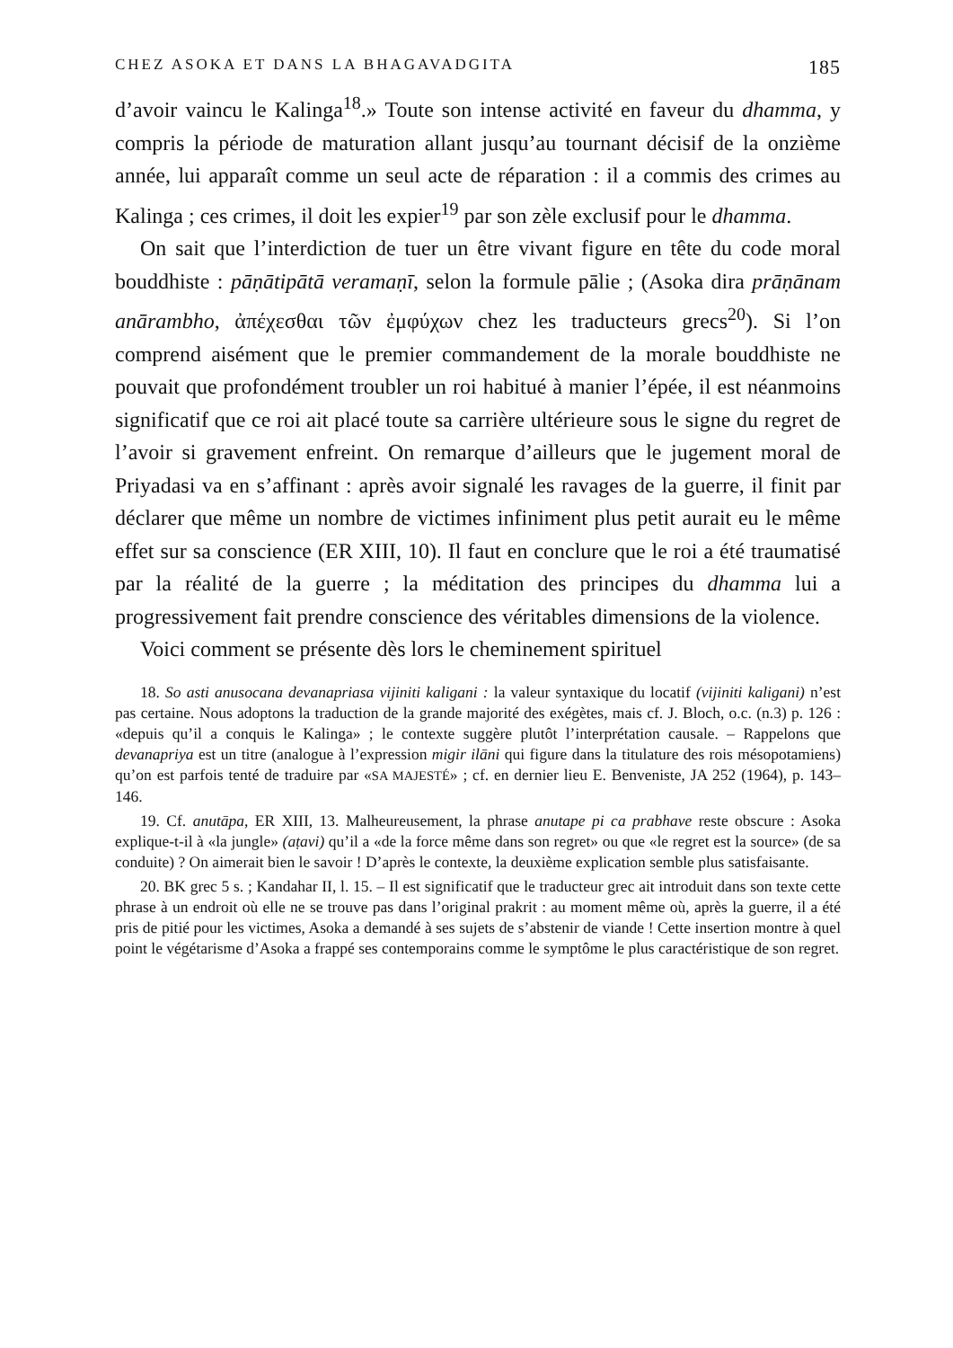CHEZ ASOKA ET DANS LA BHAGAVADGITA 185
d’avoir vaincu le Kalinga<sup>18</sup>.» Toute son intense activité en faveur du dhamma, y compris la période de maturation allant jusqu’au tournant décisif de la onzième année, lui apparaît comme un seul acte de réparation : il a commis des crimes au Kalinga ; ces crimes, il doit les expier<sup>19</sup> par son zèle exclusif pour le dhamma.
On sait que l’interdiction de tuer un être vivant figure en tête du code moral bouddhiste : pāṇātipātā veramaṇī, selon la formule pālie ; (Asoka dira prāṇānam anārambho, ἀπέχεσθαι τῶν ἐμφύχων chez les traducteurs grecs<sup>20</sup>). Si l’on comprend aisément que le premier commandement de la morale bouddhiste ne pouvait que profondément troubler un roi habitué à manier l’épée, il est néanmoins significatif que ce roi ait placé toute sa carrière ultérieure sous le signe du regret de l’avoir si gravement enfreint. On remarque d’ailleurs que le jugement moral de Priyadasi va en s’affinant : après avoir signalé les ravages de la guerre, il finit par déclarer que même un nombre de victimes infiniment plus petit aurait eu le même effet sur sa conscience (ER XIII, 10). Il faut en conclure que le roi a été traumatisé par la réalité de la guerre ; la méditation des principes du dhamma lui a progressivement fait prendre conscience des véritables dimensions de la violence.
Voici comment se présente dès lors le cheminement spirituel
18. So asti anusocana devanapriasa vijiniti kaligani : la valeur syntaxique du locatif (vijiniti kaligani) n’est pas certaine. Nous adoptons la traduction de la grande majorité des exégètes, mais cf. J. Bloch, o.c. (n.3) p. 126 : «depuis qu’il a conquis le Kalinga» ; le contexte suggère plutôt l’interprétation causale. – Rappelons que devanapriya est un titre (analogue à l’expression migir ilāni qui figure dans la titulature des rois mésopotamiens) qu’on est parfois tenté de traduire par «SA MAJESTÉ» ; cf. en dernier lieu E. Benveniste, JA 252 (1964), p. 143–146.
19. Cf. anutāpa, ER XIII, 13. Malheureusement, la phrase anutape pi ca prabhave reste obscure : Asoka explique-t-il à «la jungle» (aṭavi) qu’il a «de la force même dans son regret» ou que «le regret est la source» (de sa conduite) ? On aimerait bien le savoir ! D’après le contexte, la deuxième explication semble plus satisfaisante.
20. BK grec 5 s. ; Kandahar II, l. 15. – Il est significatif que le traducteur grec ait introduit dans son texte cette phrase à un endroit où elle ne se trouve pas dans l’original prakrit : au moment même où, après la guerre, il a été pris de pitié pour les victimes, Asoka a demandé à ses sujets de s’abstenir de viande ! Cette insertion montre à quel point le végétarisme d’Asoka a frappé ses contemporains comme le symptôme le plus caractéristique de son regret.